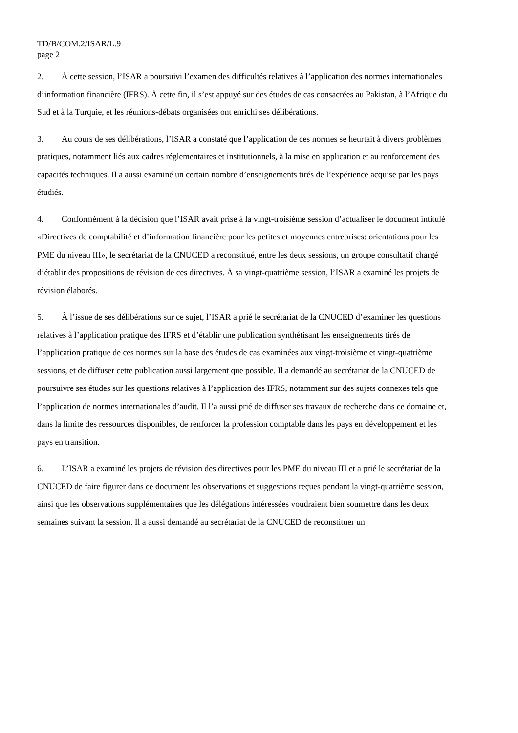TD/B/COM.2/ISAR/L.9
page 2
2. À cette session, l’ISAR a poursuivi l’examen des difficultés relatives à l’application des normes internationales d’information financière (IFRS). À cette fin, il s’est appuyé sur des études de cas consacrées au Pakistan, à l’Afrique du Sud et à la Turquie, et les réunions-débats organisées ont enrichi ses délibérations.
3. Au cours de ses délibérations, l’ISAR a constaté que l’application de ces normes se heurtait à divers problèmes pratiques, notamment liés aux cadres réglementaires et institutionnels, à la mise en application et au renforcement des capacités techniques. Il a aussi examiné un certain nombre d’enseignements tirés de l’expérience acquise par les pays étudiés.
4. Conformément à la décision que l’ISAR avait prise à la vingt-troisième session d’actualiser le document intitulé «Directives de comptabilité et d’information financière pour les petites et moyennes entreprises: orientations pour les PME du niveau III», le secrétariat de la CNUCED a reconstitué, entre les deux sessions, un groupe consultatif chargé d’établir des propositions de révision de ces directives. À sa vingt-quatrième session, l’ISAR a examiné les projets de révision élaborés.
5. À l’issue de ses délibérations sur ce sujet, l’ISAR a prié le secrétariat de la CNUCED d’examiner les questions relatives à l’application pratique des IFRS et d’établir une publication synthétisant les enseignements tirés de l’application pratique de ces normes sur la base des études de cas examinées aux vingt-troisième et vingt-quatrième sessions, et de diffuser cette publication aussi largement que possible. Il a demandé au secrétariat de la CNUCED de poursuivre ses études sur les questions relatives à l’application des IFRS, notamment sur des sujets connexes tels que l’application de normes internationales d’audit. Il l’a aussi prié de diffuser ses travaux de recherche dans ce domaine et, dans la limite des ressources disponibles, de renforcer la profession comptable dans les pays en développement et les pays en transition.
6. L’ISAR a examiné les projets de révision des directives pour les PME du niveau III et a prié le secrétariat de la CNUCED de faire figurer dans ce document les observations et suggestions reçues pendant la vingt-quatrième session, ainsi que les observations supplémentaires que les délégations intéressées voudraient bien soumettre dans les deux semaines suivant la session. Il a aussi demandé au secrétariat de la CNUCED de reconstituer un